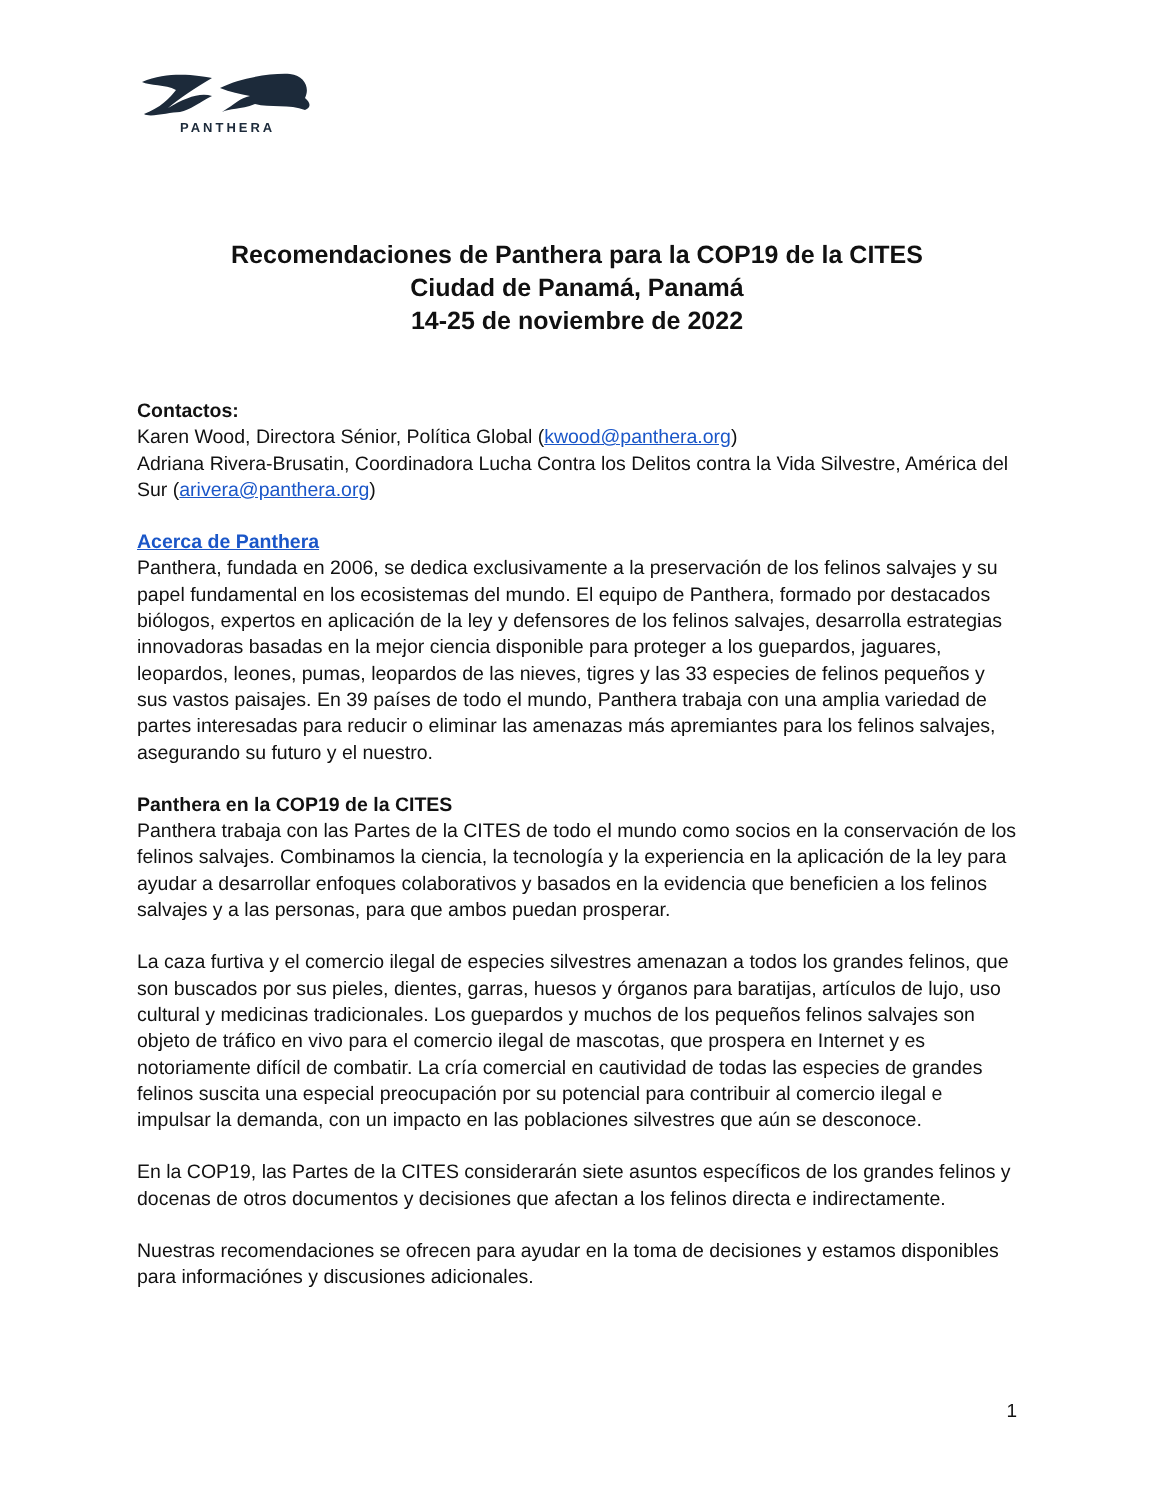PANTHERA
Recomendaciones de Panthera para la COP19 de la CITES
Ciudad de Panamá, Panamá
14-25 de noviembre de 2022
Contactos:
Karen Wood, Directora Sénior, Política Global (kwood@panthera.org)
Adriana Rivera-Brusatin, Coordinadora Lucha Contra los Delitos contra la Vida Silvestre, América del Sur (arivera@panthera.org)
Acerca de Panthera
Panthera, fundada en 2006, se dedica exclusivamente a la preservación de los felinos salvajes y su papel fundamental en los ecosistemas del mundo. El equipo de Panthera, formado por destacados biólogos, expertos en aplicación de la ley y defensores de los felinos salvajes, desarrolla estrategias innovadoras basadas en la mejor ciencia disponible para proteger a los guepardos, jaguares, leopardos, leones, pumas, leopardos de las nieves, tigres y las 33 especies de felinos pequeños y sus vastos paisajes. En 39 países de todo el mundo, Panthera trabaja con una amplia variedad de partes interesadas para reducir o eliminar las amenazas más apremiantes para los felinos salvajes, asegurando su futuro y el nuestro.
Panthera en la COP19 de la CITES
Panthera trabaja con las Partes de la CITES de todo el mundo como socios en la conservación de los felinos salvajes. Combinamos la ciencia, la tecnología y la experiencia en la aplicación de la ley para ayudar a desarrollar enfoques colaborativos y basados en la evidencia que beneficien a los felinos salvajes y a las personas, para que ambos puedan prosperar.
La caza furtiva y el comercio ilegal de especies silvestres amenazan a todos los grandes felinos, que son buscados por sus pieles, dientes, garras, huesos y órganos para baratijas, artículos de lujo, uso cultural y medicinas tradicionales. Los guepardos y muchos de los pequeños felinos salvajes son objeto de tráfico en vivo para el comercio ilegal de mascotas, que prospera en Internet y es notoriamente difícil de combatir. La cría comercial en cautividad de todas las especies de grandes felinos suscita una especial preocupación por su potencial para contribuir al comercio ilegal e impulsar la demanda, con un impacto en las poblaciones silvestres que aún se desconoce.
En la COP19, las Partes de la CITES considerarán siete asuntos específicos de los grandes felinos y docenas de otros documentos y decisiones que afectan a los felinos directa e indirectamente.
Nuestras recomendaciones se ofrecen para ayudar en la toma de decisiones y estamos disponibles para informaciónes y discusiones adicionales.
1